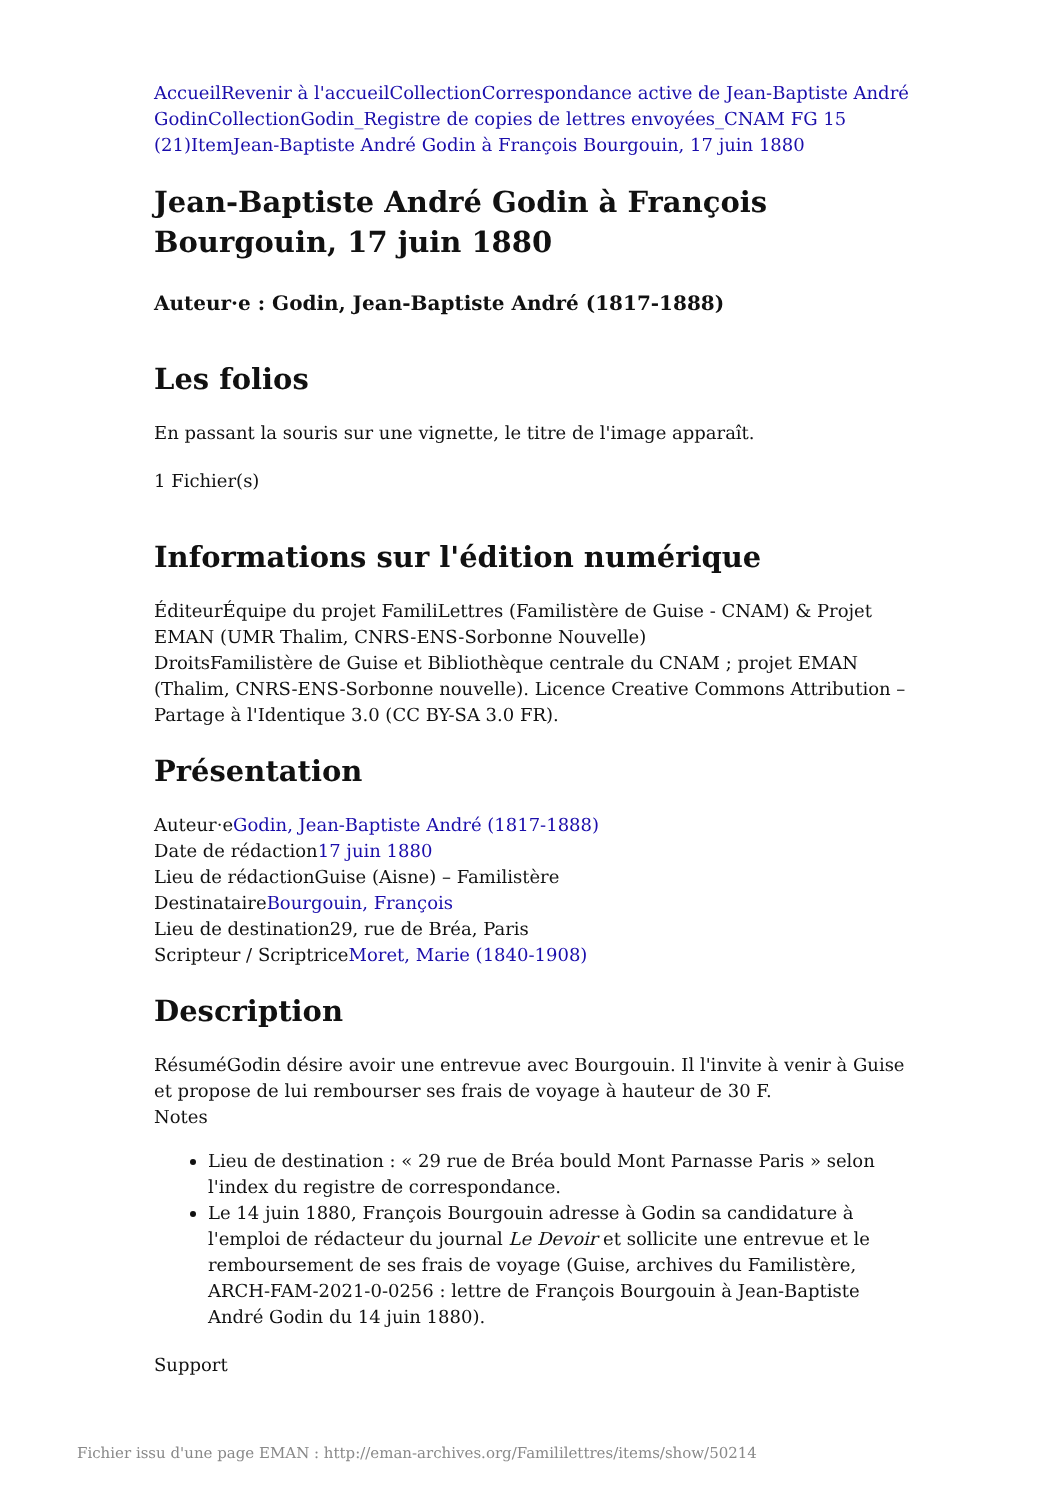Accueil Revenir à l'accueil Collection Correspondance active de Jean-Baptiste André Godin Collection Godin_Registre de copies de lettres envoyées_CNAM FG 15 (21) Item Jean-Baptiste André Godin à François Bourgouin, 17 juin 1880
Jean-Baptiste André Godin à François Bourgouin, 17 juin 1880
Auteur·e : Godin, Jean-Baptiste André (1817-1888)
Les folios
En passant la souris sur une vignette, le titre de l'image apparaît.
1 Fichier(s)
Informations sur l'édition numérique
ÉditeurÉquipe du projet FamiliLettres (Familistère de Guise - CNAM) & Projet EMAN (UMR Thalim, CNRS-ENS-Sorbonne Nouvelle)
DroitsFamilistère de Guise et Bibliothèque centrale du CNAM ; projet EMAN (Thalim, CNRS-ENS-Sorbonne nouvelle). Licence Creative Commons Attribution – Partage à l'Identique 3.0 (CC BY-SA 3.0 FR).
Présentation
Auteur·eGodin, Jean-Baptiste André (1817-1888)
Date de rédaction17 juin 1880
Lieu de rédactionGuise (Aisne) – Familistère
DestinataireBourgouin, François
Lieu de destination29, rue de Bréa, Paris
Scripteur / ScriptriceMoret, Marie (1840-1908)
Description
RésuméGodin désire avoir une entrevue avec Bourgouin. Il l'invite à venir à Guise et propose de lui rembourser ses frais de voyage à hauteur de 30 F.
Notes
Lieu de destination : « 29 rue de Bréa bould Mont Parnasse Paris » selon l'index du registre de correspondance.
Le 14 juin 1880, François Bourgouin adresse à Godin sa candidature à l'emploi de rédacteur du journal Le Devoir et sollicite une entrevue et le remboursement de ses frais de voyage (Guise, archives du Familistère, ARCH-FAM-2021-0-0256 : lettre de François Bourgouin à Jean-Baptiste André Godin du 14 juin 1880).
Support
Fichier issu d'une page EMAN : http://eman-archives.org/Famililettres/items/show/50214